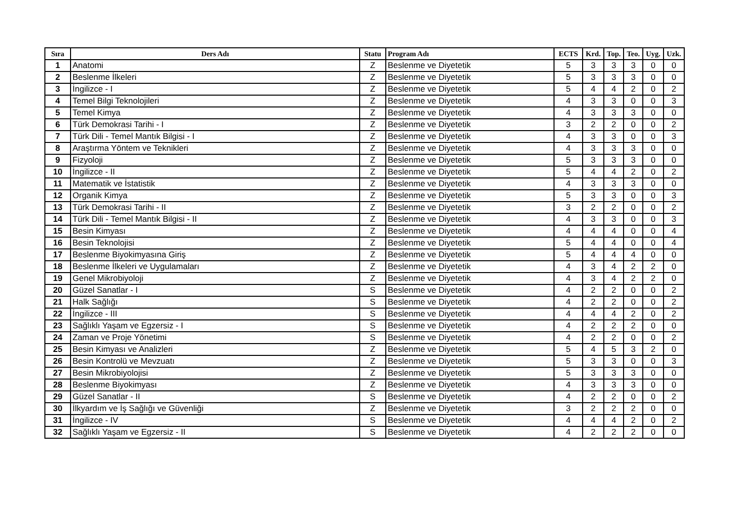| Sıra | Ders Adı | Statu | Program Adı | ECTS | Krd. | Top. | Teo. | Uyg. | Uzk. |
| --- | --- | --- | --- | --- | --- | --- | --- | --- | --- |
| 1 | Anatomi | Z | Beslenme ve Diyetetik | 5 | 3 | 3 | 3 | 0 | 0 |
| 2 | Beslenme İlkeleri | Z | Beslenme ve Diyetetik | 5 | 3 | 3 | 3 | 0 | 0 |
| 3 | İngilizce - I | Z | Beslenme ve Diyetetik | 5 | 4 | 4 | 2 | 0 | 2 |
| 4 | Temel Bilgi Teknolojileri | Z | Beslenme ve Diyetetik | 4 | 3 | 3 | 0 | 0 | 3 |
| 5 | Temel Kimya | Z | Beslenme ve Diyetetik | 4 | 3 | 3 | 3 | 0 | 0 |
| 6 | Türk Demokrasi Tarihi - I | Z | Beslenme ve Diyetetik | 3 | 2 | 2 | 0 | 0 | 2 |
| 7 | Türk Dili - Temel Mantık Bilgisi - I | Z | Beslenme ve Diyetetik | 4 | 3 | 3 | 0 | 0 | 3 |
| 8 | Araştırma Yöntem ve Teknikleri | Z | Beslenme ve Diyetetik | 4 | 3 | 3 | 3 | 0 | 0 |
| 9 | Fizyoloji | Z | Beslenme ve Diyetetik | 5 | 3 | 3 | 3 | 0 | 0 |
| 10 | İngilizce - II | Z | Beslenme ve Diyetetik | 5 | 4 | 4 | 2 | 0 | 2 |
| 11 | Matematik ve İstatistik | Z | Beslenme ve Diyetetik | 4 | 3 | 3 | 3 | 0 | 0 |
| 12 | Organik Kimya | Z | Beslenme ve Diyetetik | 5 | 3 | 3 | 0 | 0 | 3 |
| 13 | Türk Demokrasi Tarihi - II | Z | Beslenme ve Diyetetik | 3 | 2 | 2 | 0 | 0 | 2 |
| 14 | Türk Dili - Temel Mantık Bilgisi - II | Z | Beslenme ve Diyetetik | 4 | 3 | 3 | 0 | 0 | 3 |
| 15 | Besin Kimyası | Z | Beslenme ve Diyetetik | 4 | 4 | 4 | 0 | 0 | 4 |
| 16 | Besin Teknolojisi | Z | Beslenme ve Diyetetik | 5 | 4 | 4 | 0 | 0 | 4 |
| 17 | Beslenme Biyokimyasına Giriş | Z | Beslenme ve Diyetetik | 5 | 4 | 4 | 4 | 0 | 0 |
| 18 | Beslenme İlkeleri ve Uygulamaları | Z | Beslenme ve Diyetetik | 4 | 3 | 4 | 2 | 2 | 0 |
| 19 | Genel Mikrobiyoloji | Z | Beslenme ve Diyetetik | 4 | 3 | 4 | 2 | 2 | 0 |
| 20 | Güzel Sanatlar - I | S | Beslenme ve Diyetetik | 4 | 2 | 2 | 0 | 0 | 2 |
| 21 | Halk Sağlığı | S | Beslenme ve Diyetetik | 4 | 2 | 2 | 0 | 0 | 2 |
| 22 | İngilizce - III | S | Beslenme ve Diyetetik | 4 | 4 | 4 | 2 | 0 | 2 |
| 23 | Sağlıklı Yaşam ve Egzersiz - I | S | Beslenme ve Diyetetik | 4 | 2 | 2 | 2 | 0 | 0 |
| 24 | Zaman ve Proje Yönetimi | S | Beslenme ve Diyetetik | 4 | 2 | 2 | 0 | 0 | 2 |
| 25 | Besin Kimyası ve Analizleri | Z | Beslenme ve Diyetetik | 5 | 4 | 5 | 3 | 2 | 0 |
| 26 | Besin Kontrolü ve Mevzuatı | Z | Beslenme ve Diyetetik | 5 | 3 | 3 | 0 | 0 | 3 |
| 27 | Besin Mikrobiyolojisi | Z | Beslenme ve Diyetetik | 5 | 3 | 3 | 3 | 0 | 0 |
| 28 | Beslenme Biyokimyası | Z | Beslenme ve Diyetetik | 4 | 3 | 3 | 3 | 0 | 0 |
| 29 | Güzel Sanatlar - II | S | Beslenme ve Diyetetik | 4 | 2 | 2 | 0 | 0 | 2 |
| 30 | İlkyardım ve İş Sağlığı ve Güvenliği | Z | Beslenme ve Diyetetik | 3 | 2 | 2 | 2 | 0 | 0 |
| 31 | İngilizce - IV | S | Beslenme ve Diyetetik | 4 | 4 | 4 | 2 | 0 | 2 |
| 32 | Sağlıklı Yaşam ve Egzersiz - II | S | Beslenme ve Diyetetik | 4 | 2 | 2 | 2 | 0 | 0 |